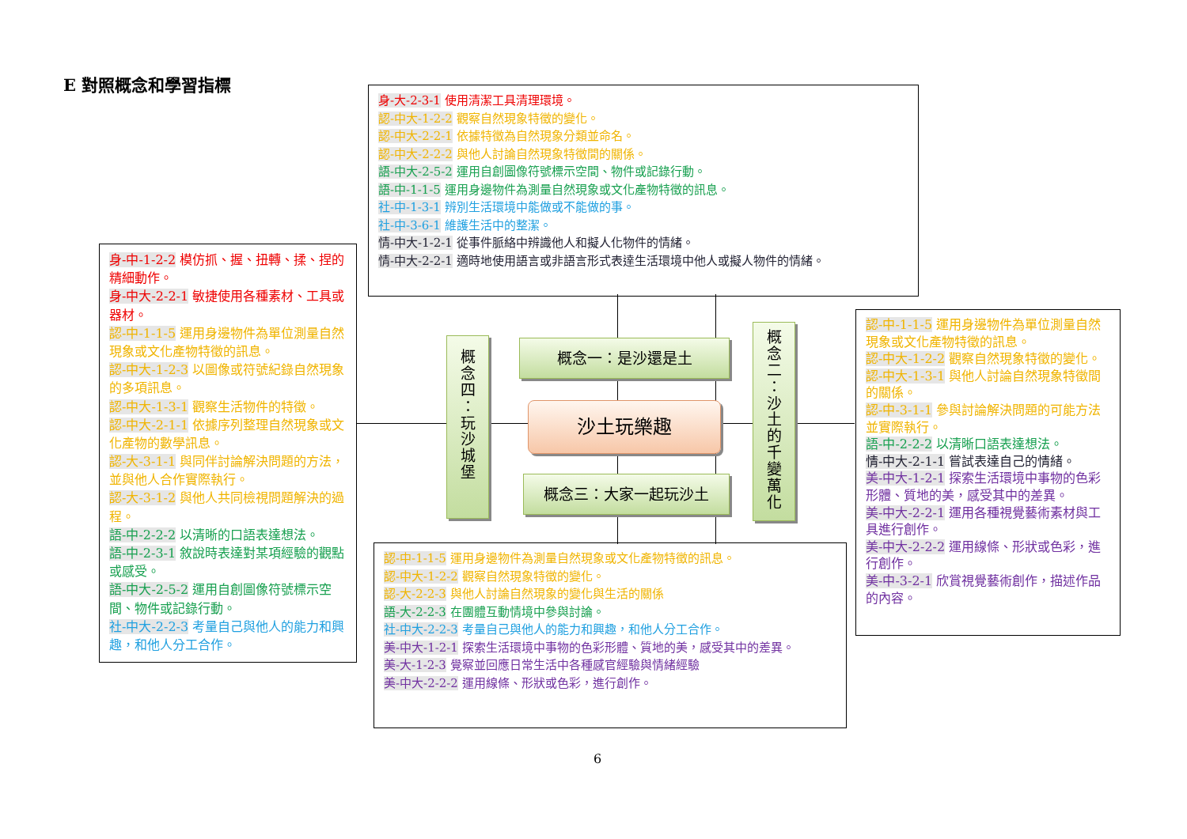E 對照概念和學習指標
身-大-2-3-1 使用清潔工具清理環境。
認-中大-1-2-2 觀察自然現象特徵的變化。
認-中大-2-2-1 依據特徵為自然現象分類並命名。
認-中大-2-2-2 與他人討論自然現象特徵間的關係。
語-中大-2-5-2 運用自創圖像符號標示空間、物件或記錄行動。
語-中-1-1-5 運用身邊物件為測量自然現象或文化產物特徵的訊息。
社-中-1-3-1 辨別生活環境中能做或不能做的事。
社-中-3-6-1 維護生活中的整潔。
情-中大-1-2-1 從事件脈絡中辨識他人和擬人化物件的情緒。
情-中大-2-2-1 適時地使用語言或非語言形式表達生活環境中他人或擬人物件的情緒。
身-中-1-2-2 模仿抓、握、扭轉、揉、捏的精細動作。
身-中大-2-2-1 敏捷使用各種素材、工具或器材。
認-中-1-1-5 運用身邊物件為單位測量自然現象或文化產物特徵的訊息。
認-中大-1-2-3 以圖像或符號紀錄自然現象的多項訊息。
認-中大-1-3-1 觀察生活物件的特徵。
認-中大-2-1-1 依據序列整理自然現象或文化產物的數學訊息。
認-大-3-1-1 與同伴討論解決問題的方法，並與他人合作實際執行。
認-大-3-1-2 與他人共同檢視問題解決的過程。
語-中-2-2-2 以清晰的口語表達想法。
語-中-2-3-1 敘說時表達對某項經驗的觀點或感受。
語-中大-2-5-2 運用自創圖像符號標示空間、物件或記錄行動。
社-中大-2-2-3 考量自己與他人的能力和興趣，和他人分工合作。
概
念
四
：
玩
沙
城
堡
概念一：是沙還是土
沙土玩樂趣
概念三：大家一起玩沙土
概
念
二
：
沙
土
的
千
變
萬
化
認-中-1-1-5 運用身邊物件為單位測量自然現象或文化產物特徵的訊息。
認-中大-1-2-2 觀察自然現象特徵的變化。
認-中大-1-3-1 與他人討論自然現象特徵間的關係。
認-中-3-1-1 參與討論解決問題的可能方法並實際執行。
語-中-2-2-2 以清晰口語表達想法。
情-中大-2-1-1 嘗試表達自己的情緒。
美-中大-1-2-1 探索生活環境中事物的色彩形體、質地的美，感受其中的差異。
美-中大-2-2-1 運用各種視覺藝術素材與工具進行創作。
美-中大-2-2-2 運用線條、形狀或色彩，進行創作。
美-中-3-2-1 欣賞視覺藝術創作，描述作品的內容。
認-中-1-1-5 運用身邊物件為測量自然現象或文化產物特徵的訊息。
認-中大-1-2-2 觀察自然現象特徵的變化。
認-大-2-2-3 與他人討論自然現象的變化與生活的關係
語-大-2-2-3 在團體互動情境中參與討論。
社-中大-2-2-3 考量自己與他人的能力和興趣，和他人分工合作。
美-中大-1-2-1 探索生活環境中事物的色彩形體、質地的美，感受其中的差異。
美-大-1-2-3 覺察並回應日常生活中各種感官經驗與情緒經驗
美-中大-2-2-2 運用線條、形狀或色彩，進行創作。
6